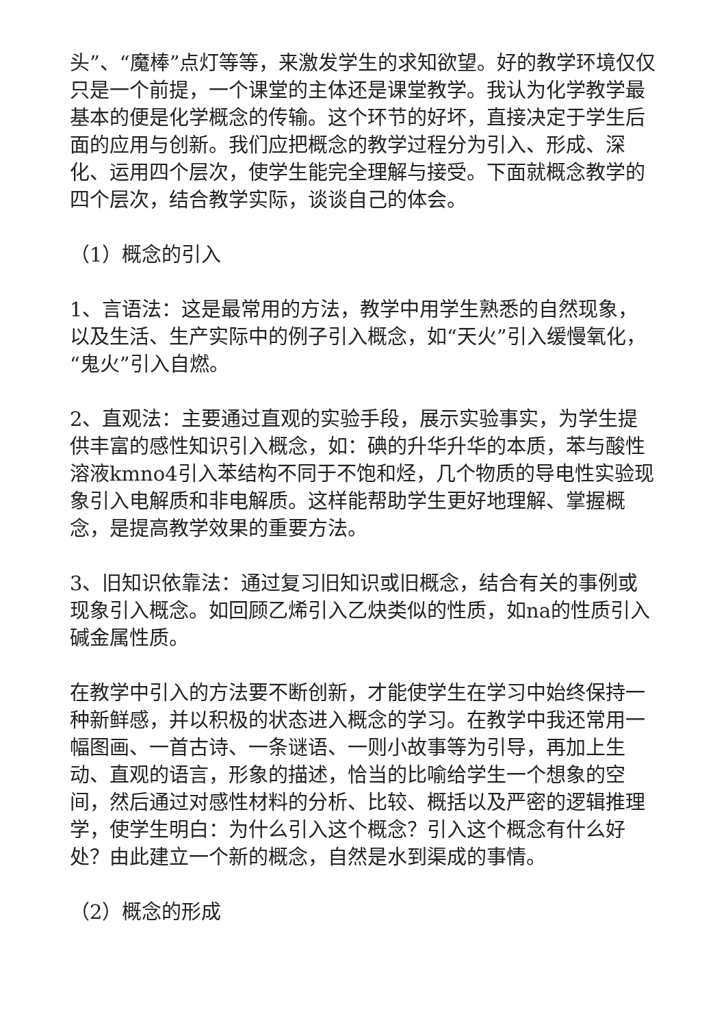头”、“魔棒”点灯等等，来激发学生的求知欲望。好的教学环境仅仅只是一个前提，一个课堂的主体还是课堂教学。我认为化学教学最基本的便是化学概念的传输。这个环节的好坏，直接决定于学生后面的应用与创新。我们应把概念的教学过程分为引入、形成、深化、运用四个层次，使学生能完全理解与接受。下面就概念教学的四个层次，结合教学实际，谈谈自己的体会。
（1）概念的引入
1、言语法：这是最常用的方法，教学中用学生熟悉的自然现象，以及生活、生产实际中的例子引入概念，如“天火”引入缓慢氧化，“鬼火”引入自燃。
2、直观法：主要通过直观的实验手段，展示实验事实，为学生提供丰富的感性知识引入概念，如：碘的升华升华的本质，苯与酸性溶液kmno4引入苯结构不同于不饱和烃，几个物质的导电性实验现象引入电解质和非电解质。这样能帮助学生更好地理解、掌握概念，是提高教学效果的重要方法。
3、旧知识依靠法：通过复习旧知识或旧概念，结合有关的事例或现象引入概念。如回顾乙烯引入乙炔类似的性质，如na的性质引入碱金属性质。
在教学中引入的方法要不断创新，才能使学生在学习中始终保持一种新鲜感，并以积极的状态进入概念的学习。在教学中我还常用一幅图画、一首古诗、一条谜语、一则小故事等为引导，再加上生动、直观的语言，形象的描述，恰当的比喻给学生一个想象的空间，然后通过对感性材料的分析、比较、概括以及严密的逻辑推理学，使学生明白：为什么引入这个概念？引入这个概念有什么好处？由此建立一个新的概念，自然是水到渠成的事情。
（2）概念的形成